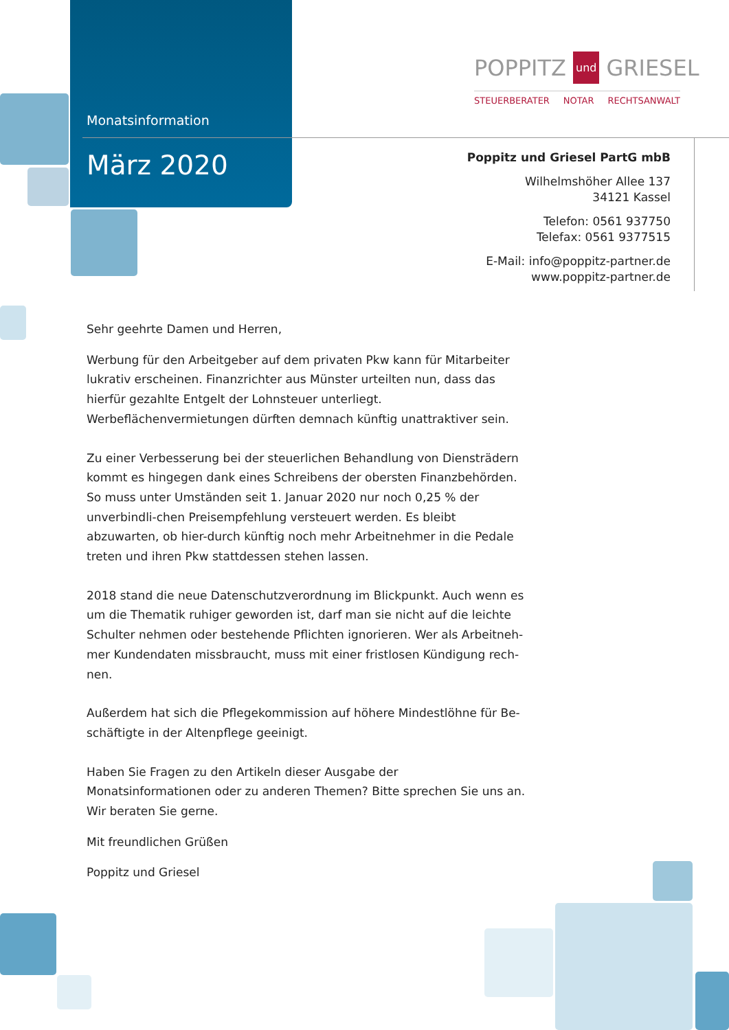Monatsinformation
März 2020
POPPITZ und GRIESEL
STEUERBERATER NOTAR RECHTSANWALT
Poppitz und Griesel PartG mbB
Wilhelmshöher Allee 137
34121 Kassel
Telefon: 0561 937750
Telefax: 0561 9377515
E-Mail: info@poppitz-partner.de
www.poppitz-partner.de
Sehr geehrte Damen und Herren,
Werbung für den Arbeitgeber auf dem privaten Pkw kann für Mitarbeiter lukrativ erscheinen. Finanzrichter aus Münster urteilten nun, dass das hierfür gezahlte Entgelt der Lohnsteuer unterliegt. Werbeflächenvermietungen dürften demnach künftig unattraktiver sein.
Zu einer Verbesserung bei der steuerlichen Behandlung von Diensträdern kommt es hingegen dank eines Schreibens der obersten Finanzbehörden. So muss unter Umständen seit 1. Januar 2020 nur noch 0,25 % der unverbindli-chen Preisempfehlung versteuert werden. Es bleibt abzuwarten, ob hier-durch künftig noch mehr Arbeitnehmer in die Pedale treten und ihren Pkw stattdessen stehen lassen.
2018 stand die neue Datenschutzverordnung im Blickpunkt. Auch wenn es um die Thematik ruhiger geworden ist, darf man sie nicht auf die leichte Schulter nehmen oder bestehende Pflichten ignorieren. Wer als Arbeitneh-mer Kundendaten missbraucht, muss mit einer fristlosen Kündigung rech-nen.
Außerdem hat sich die Pflegekommission auf höhere Mindestlöhne für Be-schäftigte in der Altenpflege geeinigt.
Haben Sie Fragen zu den Artikeln dieser Ausgabe der Monatsinformationen oder zu anderen Themen? Bitte sprechen Sie uns an. Wir beraten Sie gerne.
Mit freundlichen Grüßen
Poppitz und Griesel